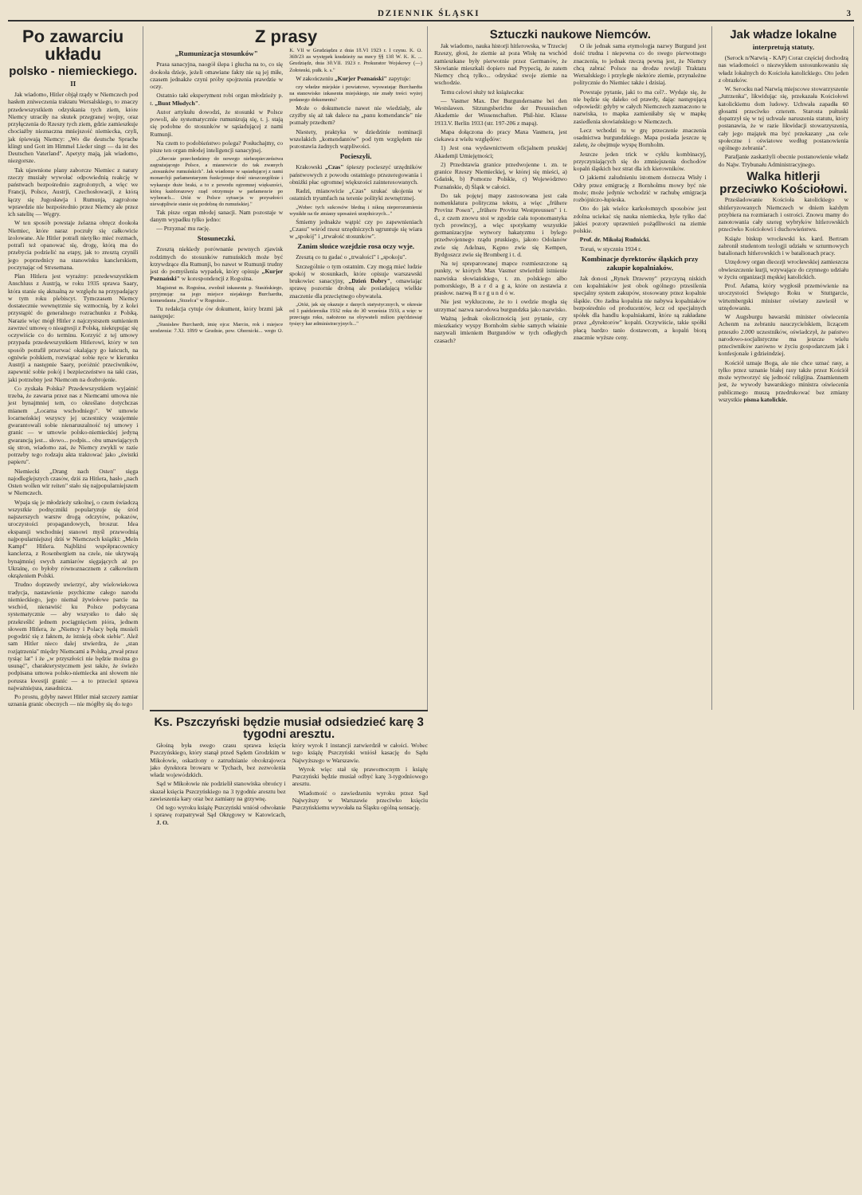DZIENNIK ŚLĄSKI 3
Po zawarciu układu
polsko - niemieckiego.
II
Jak wiadomo, Hitler objął rządy w Niemczech pod hasłem zniweczenia traktatu Wersalskiego, to znaczy przedewszystkiem odzyskania tych ziem, które Niemcy utraciły na skutek przegranej wojny, oraz przyłączenia do Rzeszy tych ziem, gdzie zamieszkuje chociażby nieznaczna mniejszość niemiecka, czyli, jak śpiewają Niemcy: „Wo die deutsche Sprache klingt und Gott im Himmel Lieder singt — da ist des Deutschen Vaterland". Apetyty mają, jak wiadomo, niezgorsze.
Tak ujawnione plany zaborcze Niemiec z natury rzeczy musiały wywołać odpowiednią reakcję w państwach bezpośrednio zagrożonych, a więc we Francji, Polsce, Austrji, Czechosłowacji, z którą łączy się Jugosławja i Rumunja, zagrożone wprawdzie nie bezpośrednio przez Niemcy ale przez ich satelitę — Węgry.
W ten sposób powstaje żelazna obręcz dookoła Niemiec, które naraz poczuły się całkowicie izolowane. Ale Hitler potrafi nietylko mieć rozmach, potrafi też opanować się, drogę, którą ma do przebycia podzielić na etapy, jak to zresztą czynili jego poprzednicy na stanowisku kanclerskiem, poczynając od Stresemana.
Plan Hitlera jest wyraźny: przedewszystkiem Anschluss z Austrją, w roku 1935 sprawa Saary, która stanie się aktualną ze względu na przypadający w tym roku plebiscyt. Tymczasem Niemcy dostatecznie wewnętrznie się wzmocnią, by z kolei przystąpić do generalnego rozrachunku z Polską. Narazie więc mógł Hitler z najczystszem sumieniem zawrzeć umowę o nieagresji z Polską, niekrępując się oczywiście co do terminu. Korzyść z tej umowy przypada przedewszystkiem Hitlerowi, który w ten sposób potrafił przerwać okalający go łańcuch, na ogniwie polskiem, rozwiązać sobie ręce w kierunku Austrji a następnie Saary, poróżnić przeciwników, zapewnić sobie pokój i bezpieczeństwo na taki czas, jaki potrzebny jest Niemcom na dozbrojenie.
Co zyskała Polska? Przedewszystkiem wyjaśnić trzeba, że zawarta przez nas z Niemcami umowa nie jest bynajmniej tem, co określano dotychczas mianem „Locarna wschodniego". W umowie locarneńskiej wszyscy jej uczestnicy wzajemnie gwarantowali sobie nienaruszalność tej umowy i granic — w umowie polsko-niemieckiej jedyną gwarancją jest... słowo... podpis... obu umawiających się stron, wiadomo zaś, że Niemcy zwykli w razie potrzeby tego rodzaju akta traktować jako „świstki papieru".
Niemiecki „Drang nach Osten" sięga najodleglejszych czasów, dziś za Hitlera, hasło „nach Osten wollen wir reiten" stało się najpopularniejszem w Niemczech.
Wpaja się je młodzieży szkolnej, o czem świadczą wszystkie podręczniki popularyzuje się śród najszerszych warstw drogą odczytów, pokazów, uroczystości propagandowych, broszur. Idea ekspansji wschodniej stanowi myśl przewodnią najpopularniejszej dziś w Niemczech książki: „Mein Kampf" Hitlera. Najbliżsi współpracownicy kanclerza, z Rosenbergiem na czele, nie ukrywają bynajmniej swych zamiarów sięgających aż po Ukrainę, co byłoby równoznacznem z całkowitem okrążeniem Polski.
Trudno doprawdy uwierzyć, aby wielowiekowa tradycja, nastawienie psychiczne całego narodu niemieckiego, jego niemal żywiołowe parcie na wschód, nienawiść ku Polsce podsycana systematycznie — aby wszystko to dało się przekreślić jednem pociągnięciem pióra, jednem słowem Hitlera, że „Niemcy i Polacy będą musieli pogodzić się z faktem, że istnieją obok siebie". Alež sam Hitler nieco dalej stwierdza, że „stan rozjątrzenia" między Niemcami a Polską „trwał przez tysiąc lat" i że „w przyszłości nie będzie można go usunąć", charakterystycznem jest także, że świeżo podpisana umowa polsko-niemiecka ani słowem nie porusza kwestji granic — a to przecież sprawa najważniejsza, zasadnicza.
Po prostu, gdyby nawet Hitler miał szczery zamiar uznania granic obecnych — nie mógłby się do tego
Z prasy
„Rumunizacja stosunków"
Prasa sanacyjna, naogół ślepa i głucha na to, co się dookoła dzieje, jeżeli omawiane fakty nie są jej miłe, czasem jednakże czyni próby spojrzenia prawdzie w oczy.
Ostatnio taki eksperyment robi organ młodzieży p. t. „Bunt Młodych".
Autor artykułu dowodzi, że stosunki w Polsce powoli, ale systematycznie rumunizują się, t. j. stają się podobne do stosunków w sąsiadującej z nami Rumunji.
Na czem to podobieństwo polega? Posłuchajmy, co pisze ten organ młodej inteligencji sanacyjnej.
„Obecnie przechodzimy do nowego niebezpieczeństwa zagrażającego Polsce, a mianowicie do tak zwanych „stosunków rumuńskich". Jak wiadomo w sąsiadującej z nami monarchji parlamentaryzm funkcjonuje dość nieszczególnie i wykazuje duże braki, a to z powodu ogromnej większości, którą każdorazowy rząd otrzymuje w parlamencie po wyborach... Otóż w Polsce sytuacja w przyszłości niewątpliwie stanie się podobną do rumuńskiej."
Tak pisze organ młodej sanacji. Nam pozostaje w danym wypadku tylko jedno:
— Przyznać mu rację.
Stosuneczki.
Zresztą niekiedy porównanie pewnych zjawisk rodzimych do stosunków rumuńskich może być krzywdzące dla Rumunji, bo nawet w Rumunji trudny jest do pomyślenia wypadek, który opisuje „Kurjer Poznański" w korespondencji z Rogoźna.
Magistrat m. Rogoźna, zwolnił inkasenta p. Stasińskiego, przyjmując na jego miejsce niejakiego Burchardta, komendanta „Strzelca" w Rogoźnie...
Tu redakcja cytuje ów dokument, który brzmi jak następuje:
„Stanisław Burchardt, imię ojca: Marcin, rok i miejsce urodzenia: 7.XI. 1899 w Grudnie, pow. Obornicki... wego O. K. VII w Grudziądzu z dnia 18.VI 1923 r. I czynu. K. O. 369/23 za występek kradzieży na mocy §§ 138 W. K. K. ... Grudziądz, dnia 30.VII. 1923 r. Prokurator Wojskowy (—) Zołotenki, pułk. k. s."
W zakończeniu „Kurjer Poznański" zapytuje:
czy władze miejskie i powiatowe, wyswatając Burchardta na stanowisko inkasenta miejskiego, nie znały treści wyżej podanego dokumentu?
Może o dokumencie nawet nie wiedziały, ale czyżby się aż tak dalece na „panu komendancie" nie poznały przedtem?
Niestety, praktyka w dziedzinie nominacji wszelakich „komendantów" pod tym względem nie pozostawia żadnych wątpliwości.
Pocieszyli.
Krakowski „Czas" śpieszy pocieszyć urzędników państwowych z powodu ostatniego przezeregowania i obniżki płac ogromnej większości zainteresowanych.
Radzi, mianowicie „Czas" szukać ukojenia w ostatnich tryumfach na terenie polityki zewnętrznej.
„Wobec tych sukcesów bledną i nikną nieporozumienia wynikłe na tle zmiany uposażeń urzędniczych..."
Śmiemy jednakże wątpić czy po zapewnieniach „Czasu" wśród rzesz urzędniczych ugruntuje się wiara w „spokój" i „trwałość stosunków".
Zanim słońce wzejdzie rosa oczy wyje.
Zresztą co tu gadać o „trwałości" i „spokoju".
Szczególnie o tym ostatnim. Czy mogą mieć ludzie spokój w stosunkach, które opisuje warszawski brukowiec sanacyjny, „Dzień Dobry", omawiając sprawę pozornie drobną ale posiadającą wielkie znaczenie dla przeciętnego obywatela.
„Otóż, jak się okazuje z danych statystycznych, w okresie od 1 października 1932 roku do 30 września 1933, a więc w przeciągu roku, nałożono na obywateli milion pięćdziesiąt tysięcy kar administracyjnych..."
Sztuczki naukowe Niemców.
Jak wiadomo, nauka historji hitlerowska, w Trzeciej Rzeszy, głosi, że ziemie aż poza Wisłę na wschód zamieszkane były pierwotnie przez Germanów, że Słowianie mieszkali dopiero nad Prypecią, że zatem Niemcy chcą tylko... odzyskać swoje ziemie na wschodzie.
Temu celowi służy też książeczka:
— Vasmer Max. Der Burgundername bei den Westslawen. Sitzungsberichte der Preussischen Akademie der Wissenschaften. Phil-hist. Klasse 1933.V. Berlin 1933 (str. 197-206 z mapą).
Mapa dołączona do pracy Maxa Vasmera, jest ciekawa z wielu względów:
1) Jest ona wydawnictwem oficjalnem pruskiej Akademji Umiejętności;
2) Przedstawia granice przedwojenne t. zn. te granice Rzeszy Niemieckiej, w której się mieści, a) Gdańsk, b) Pomorze Polskie, c) Województwo Poznańskie, d) Śląsk w całości.
Do tak pojętej mapy zastosowana jest cała nomenklatura polityczna tekstu, a więc „frühere Provinz Posen", „frühere Provinz Westpreussen" i t. d., z czem znowu stoi w zgodzie cała toponomastyka tych prowincyj, a więc spotykamy wszystkie germanizacyjne wytwory hakatyzmu i bylego przedwojennego rządu pruskiego, jakoto Odolanów zwie się Adelnau, Kępno zwie się Kempen, Bydgoszcz zwie się Bromberg i t. d.
Na tej spreparowanej mapce rozmieszczone są punkty, w których Max Vasmer stwierdził istnienie nazwiska słowiańskiego, t. zn. polskiego albo pomorskiego, B a r d a g a, które on zestawia z prasłow. nazwą B u r g u n d ó w.
Nie jest wykluczone, że to i owdzie mogła się utrzymać nazwa narodowa burgundzka jako nazwisko.
Ważną jednak okolicznością jest pytanie, czy mieszkańcy wyspy Bornholm siebie samych właśnie nazywali imieniem Burgundów w tych odległych czasach?
O ile jednak sama etymologja nazwy Burgund jest dość trudna i niepewna co do swego pierwotnego znaczenia, to jednak rzeczą pewną jest, że Niemcy chcą zabrać Polsce na drodze rewizji Traktatu Wersalskiego i przyległe niektóre ziemie, przynależne politycznie do Niemiec także i dzisiaj.
Powstaje pytanie, jaki to ma cel?.. Wydaje się, że nie będzie się daleko od prawdy, dając następującą odpowiedź: gdyby w całych Niemczech zaznaczono te nazwiska, to mapka zamieniłaby się w mapkę zasiedlenia słowiańskiego w Niemczech.
Lecz wchodzi tu w grę przeczenie znaczenia osadnictwa burgundzkiego. Mapa posiada jeszcze tę zaletę, że obejmuje wyspę Bornholm.
Jeszcze jeden trick w cyklu kombinacyj, przyczyniających się do zmniejszenia dochodów kopalń śląskich bez strat dla ich kierowników.
O jakiemś zaludnieniu istotnem dorzecza Wisły i Odry przez emigrację z Bornholmu mowy być nie może; może jedynie wchodzić w rachubę emigracja rozbójniczo-łupieska.
Oto do jak wielce karkołomnych sposobów jest zdolna uciekać się nauka niemiecka, byle tylko dać jakieś pozory uprawnień pożądliwości na ziemie polskie.
Prof. dr. Mikołaj Rudnicki.
Toruń, w styczniu 1934 r.
Kombinacje dyrektorów śląskich przy zakupie kopalniaków.
Jak donosi „Rynek Drzewny" przyczyną niskich cen kopalniaków jest obok ogólnego przesilenia specjalny system zakupów, stosowany przez kopalnie śląskie. Oto żadna kopalnia nie nabywa kopalniaków bezpośrednio od producentów, lecz od specjalnych spółek dla handlu kopalniakami, które są zakładane przez „dyrektorów" kopalń. Oczywiście, takie spółki płacą bardzo tanio dostawcom, a kopalń biorą znacznie wyższe ceny.
Jak władze lokalne
interpretują statuty.
(Serock n/Narwią - KAP) Coraz częściej dochodzą nas wiadomości o niezwykłem ustosunkowaniu się władz lokalnych do Kościoła katolickiego. Oto jeden z obrazków.
W. Serocku nad Narwią miejscowe stowarzyszenie „Jutrzenka", likwidując się, przekazała Kościołowi katolickiemu dom ludowy. Uchwała zapadła 60 głosami przeciwko czterem. Starosta pułtuski dopatrzył się w tej uchwale naruszenia statutu, który postanawia, że w razie likwidacji stowarzyszenia, cały jego majątek ma być przekazany „na cele społeczne i oświatowe według postanowienia ogólnego zebrania".
Parafjanie zaskarżyli obecnie postanowienie władz do Najw. Trybunału Administracyjnego.
Walka hitlerji przeciwko Kościołowi.
Prześladowanie Kościoła katolickiego w shitleryzowanych Niemczech w dniem każdym przybiera na rozmiarach i ostrości. Znowu mamy do zanotowania cały szereg wybryków hitlerowskich przeciwko Kościołowi i duchowieństwu.
Książe biskup wrocławski ks. kard. Bertram zabronił studentom teologji udziału w szturmowych batalionach hitlerowskich i w batalionach pracy.
Urzędowy organ diecezji wrocławskiej zamieszcza obwieszczenie kurji, wzywające do czynnego udziału w życiu organizacji męskiej katolickich.
Prof. Adama, który wygłosił przemówienie na uroczystości Świętego Roku w Stuttgarcie, wirtembergski minister oświaty zawiesił w urzędowaniu.
W Augsburgu bawarski minister oświecenia Achenm na zebraniu nauczycielskiem, liczącem przeszło 2.000 uczestników, oświadczył, że państwo narodowo-socjalistyczne ma jeszcze wielu przeciwników zarówno w życiu gospodarczem jak i konfesjonale i gdzieindziej.
Kościół uznaje Boga, ale nie chce uznać rasy, a tylko przez uznanie białej rasy także przez Kościół może wytworzyć się jedność religijna. Znamiennem jest, że wywody bawarskiego ministra oświecenia publicznego muszą przedrukować bez zmiany wszystkie pisma katolickie.
Ks. Pszczyński będzie musiał odsiedzieć karę 3 tygodni aresztu.
Głośną była swego czasu sprawa księcia Pszczyńskiego, który stanął przed Sądem Grodzkim w Mikołowie, oskarżony o zatrudnianie obcokrajowca jako dyrektora browaru w Tychach, bez zezwolenia władz wojewódzkich.
Sąd w Mikołowie nie podzielił stanowiska obrońcy i skazał księcia Pszczyńskiego na 3 tygodnie aresztu bez zawieszenia kary oraz bez zamiany na grzywnę.
Od tego wyroku książę Pszczyński wniósł odwołanie i sprawę rozpatrywał Sąd Okręgowy w Katowicach, który wyrok I instancji zatwierdził w całości. Wobec tego książę Pszczyński wniósł kasację do Sądu Najwyższego w Warszawie.
Wyrok więc stał się prawomocnym i książę Pszczyński będzie musiał odbyć karę 3-tygodniowego aresztu.
Wiadomość o zawiedzeniu wyroku przez Sąd Najwyższy w Warszawie przeciwko księciu Pszczyńskiemu wywołała na Śląsku ogólną sensację.
J. O.